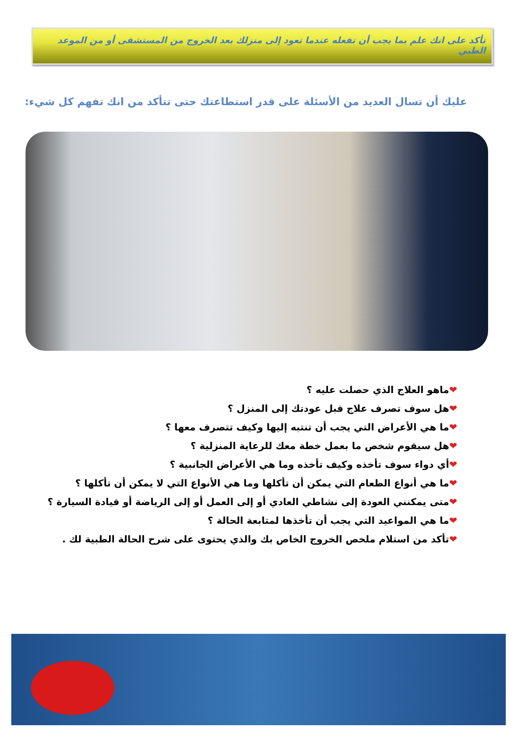تأكد على انك علم بما يجب أن تفعله عندما تعود إلى منزلك بعد الخروج من المستشفى أو من الموعد الطبي
عليك أن تسال العديد من الأسئلة على قدر استطاعتك حتى تتأكد من انك تفهم كل شيء:
❤ماهو العلاج الذي حصلت عليه ؟
❤هل سوف تصرف علاج قبل عودتك إلى المنزل ؟
❤ما هي الأعراض التي يجب أن تنتبه إليها وكيف تتصرف معها ؟
❤هل سيقوم شخص ما بعمل خطة معك للرعاية المنزلية ؟
❤أي دواء سوف تأخذه وكيف تأخذه وما هي الأعراض الجانبية ؟
❤ما هي أنواع الطعام التي يمكن أن تأكلها وما هي الأنواع التي لا يمكن أن تأكلها ؟
❤متى يمكنني العودة إلى نشاطي العادي أو إلى العمل أو إلى الرياضة أو قيادة السيارة ؟
❤ما هي المواعيد التي يجب أن تأخذها لمتابعة الحالة ؟
❤تأكد من استلام ملخص الخروج الخاص بك والذي يحتوى على شرح الحالة الطبية لك .